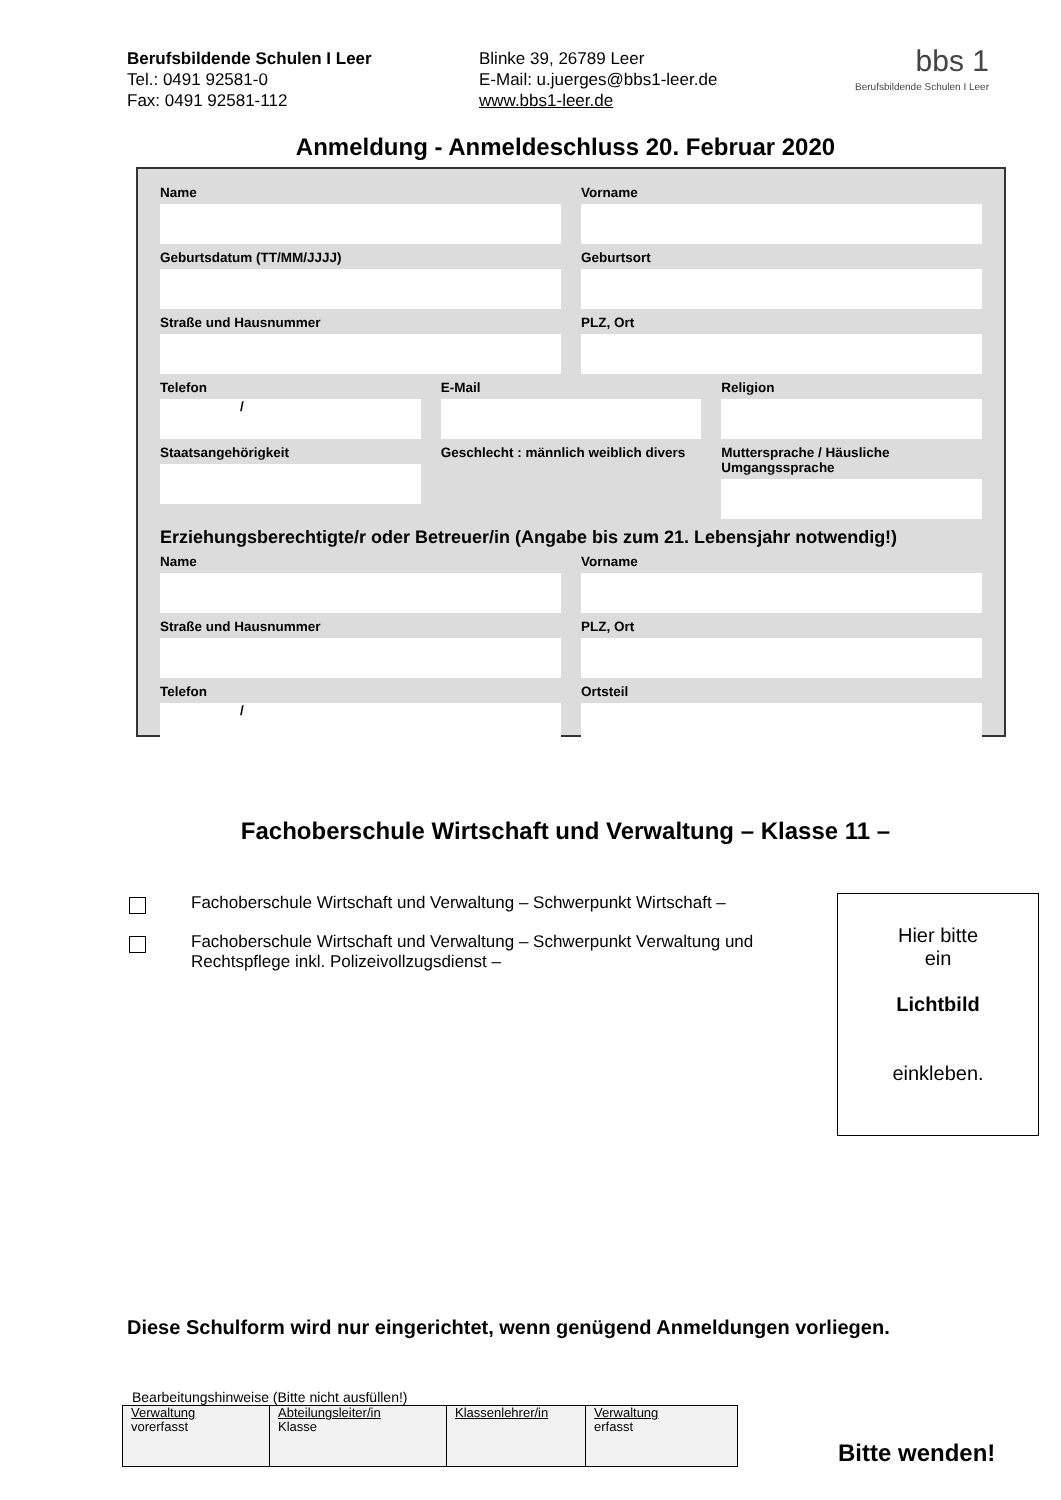Berufsbildende Schulen I Leer
Tel.: 0491 92581-0
Fax: 0491 92581-112
Blinke 39, 26789 Leer
E-Mail: u.juerges@bbs1-leer.de
www.bbs1-leer.de
bbs 1
Berufsbildende Schulen I Leer
Anmeldung - Anmeldeschluss 20. Februar 2020
Name Vorname
Geburtsdatum (TT/MM/JJJJ) Geburtsort
Straße und Hausnummer PLZ, Ort
Telefon
/
E-Mail Religion
Staatsangehörigkeit Geschlecht : männlich weiblich divers
Muttersprache / Häusliche Umgangssprache
Erziehungsberechtigte/r oder Betreuer/in (Angabe bis zum 21. Lebensjahr notwendig!)
Name Vorname
Straße und Hausnummer PLZ, Ort
Telefon
/
Ortsteil
Fachoberschule Wirtschaft und Verwaltung – Klasse 11 –
Fachoberschule Wirtschaft und Verwaltung – Schwerpunkt Wirtschaft –
Fachoberschule Wirtschaft und Verwaltung – Schwerpunkt Verwaltung und Rechtspflege inkl. Polizeivollzugsdienst –
Hier bitte
ein
Lichtbild
einkleben.
Diese Schulform wird nur eingerichtet, wenn genügend Anmeldungen vorliegen.
Bearbeitungshinweise (Bitte nicht ausfüllen!)
| Verwaltung vorerfasst | Abteilungsleiter/in Klasse | Klassenlehrer/in | Verwaltung erfasst |
Bitte wenden!